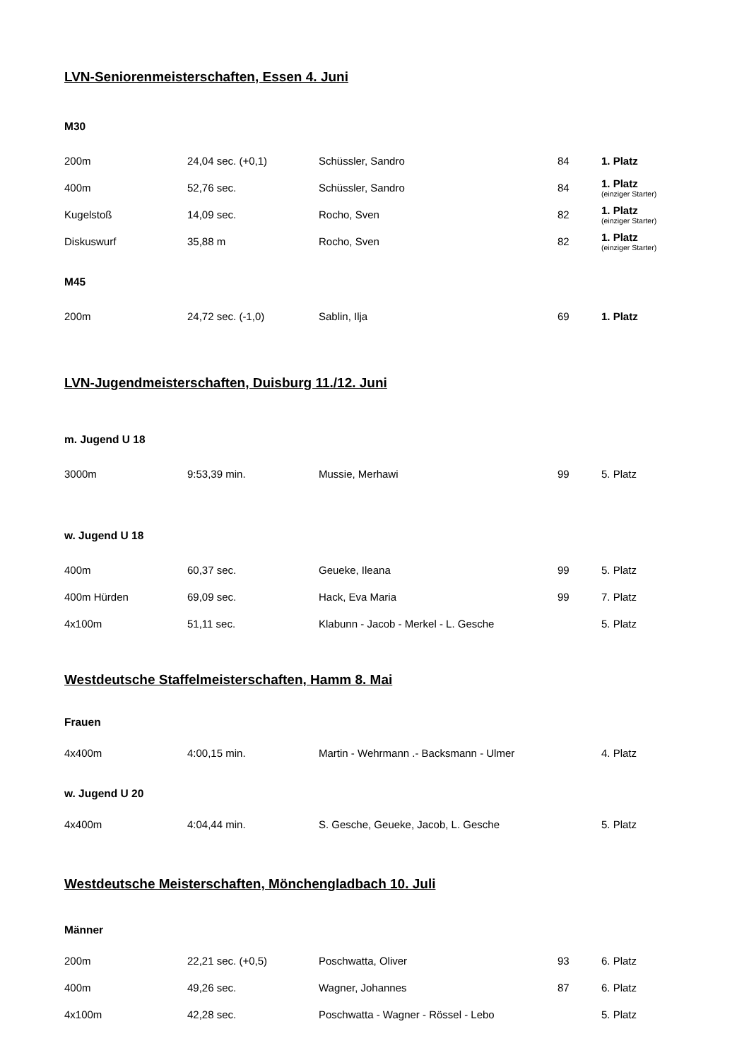LVN-Seniorenmeisterschaften, Essen 4. Juni
M30
| 200m | 24,04 sec. (+0,1) | Schüssler, Sandro | 84 | 1. Platz |
| 400m | 52,76 sec. | Schüssler, Sandro | 84 | 1. Platz (einziger Starter) |
| Kugelstoß | 14,09 sec. | Rocho, Sven | 82 | 1. Platz (einziger Starter) |
| Diskuswurf | 35,88 m | Rocho, Sven | 82 | 1. Platz (einziger Starter) |
M45
| 200m | 24,72 sec. (-1,0) | Sablin, Ilja | 69 | 1. Platz |
LVN-Jugendmeisterschaften, Duisburg 11./12. Juni
m. Jugend U 18
| 3000m | 9:53,39 min. | Mussie, Merhawi | 99 | 5. Platz |
w. Jugend U 18
| 400m | 60,37 sec. | Geueke, Ileana | 99 | 5. Platz |
| 400m Hürden | 69,09 sec. | Hack, Eva Maria | 99 | 7. Platz |
| 4x100m | 51,11 sec. | Klabunn - Jacob - Merkel - L. Gesche | | 5. Platz |
Westdeutsche Staffelmeisterschaften, Hamm 8. Mai
Frauen
| 4x400m | 4:00,15 min. | Martin - Wehrmann .- Backsmann - Ulmer | | 4. Platz |
w. Jugend U 20
| 4x400m | 4:04,44 min. | S. Gesche, Geueke, Jacob, L. Gesche | | 5. Platz |
Westdeutsche Meisterschaften, Mönchengladbach 10. Juli
Männer
| 200m | 22,21 sec. (+0,5) | Poschwatta, Oliver | 93 | 6. Platz |
| 400m | 49,26 sec. | Wagner, Johannes | 87 | 6. Platz |
| 4x100m | 42,28 sec. | Poschwatta - Wagner - Rössel - Lebo | | 5. Platz |